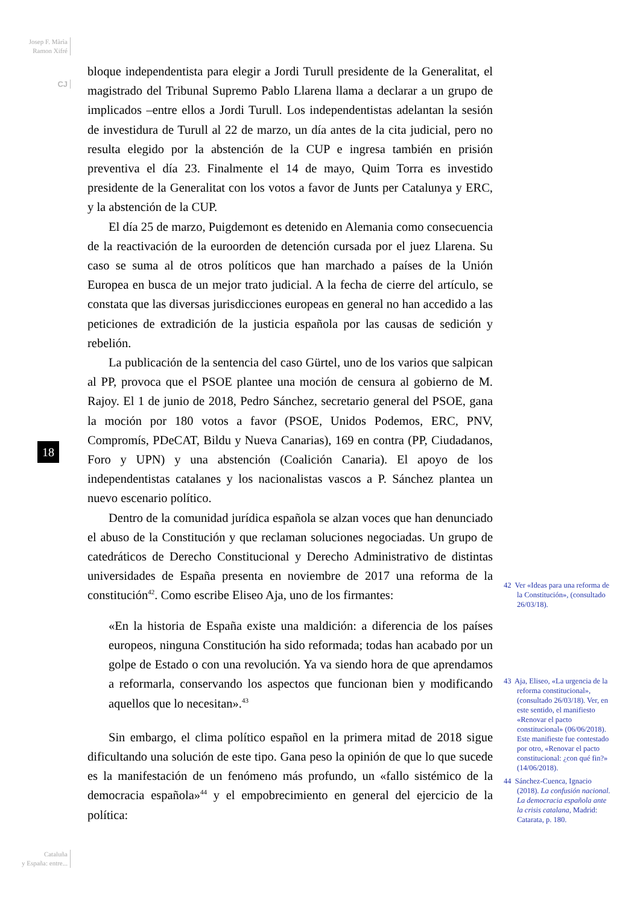Josep F. Màrìa
Ramon Xifré
CJ
18
bloque independentista para elegir a Jordi Turull presidente de la Generalitat, el magistrado del Tribunal Supremo Pablo Llarena llama a declarar a un grupo de implicados –entre ellos a Jordi Turull. Los independentistas adelantan la sesión de investidura de Turull al 22 de marzo, un día antes de la cita judicial, pero no resulta elegido por la abstención de la CUP e ingresa también en prisión preventiva el día 23. Finalmente el 14 de mayo, Quim Torra es investido presidente de la Generalitat con los votos a favor de Junts per Catalunya y ERC, y la abstención de la CUP.
El día 25 de marzo, Puigdemont es detenido en Alemania como consecuencia de la reactivación de la euroorden de detención cursada por el juez Llarena. Su caso se suma al de otros políticos que han marchado a países de la Unión Europea en busca de un mejor trato judicial. A la fecha de cierre del artículo, se constata que las diversas jurisdicciones europeas en general no han accedido a las peticiones de extradición de la justicia española por las causas de sedición y rebelión.
La publicación de la sentencia del caso Gürtel, uno de los varios que salpican al PP, provoca que el PSOE plantee una moción de censura al gobierno de M. Rajoy. El 1 de junio de 2018, Pedro Sánchez, secretario general del PSOE, gana la moción por 180 votos a favor (PSOE, Unidos Podemos, ERC, PNV, Compromís, PDeCAT, Bildu y Nueva Canarias), 169 en contra (PP, Ciudadanos, Foro y UPN) y una abstención (Coalición Canaria). El apoyo de los independentistas catalanes y los nacionalistas vascos a P. Sánchez plantea un nuevo escenario político.
Dentro de la comunidad jurídica española se alzan voces que han denunciado el abuso de la Constitución y que reclaman soluciones negociadas. Un grupo de catedráticos de Derecho Constitucional y Derecho Administrativo de distintas universidades de España presenta en noviembre de 2017 una reforma de la constitución<sup>42</sup>. Como escribe Eliseo Aja, uno de los firmantes:
«En la historia de España existe una maldición: a diferencia de los países europeos, ninguna Constitución ha sido reformada; todas han acabado por un golpe de Estado o con una revolución. Ya va siendo hora de que aprendamos a reformarla, conservando los aspectos que funcionan bien y modificando aquellos que lo necesitan».<sup>43</sup>
Sin embargo, el clima político español en la primera mitad de 2018 sigue dificultando una solución de este tipo. Gana peso la opinión de que lo que sucede es la manifestación de un fenómeno más profundo, un «fallo sistémico de la democracia española»<sup>44</sup> y el empobrecimiento en general del ejercicio de la política:
42 Ver «Ideas para una reforma de la Constitución», (consultado 26/03/18).
43 Aja, Eliseo, «La urgencia de la reforma constitucional», (consultado 26/03/18). Ver, en este sentido, el manifiesto «Renovar el pacto constitucional» (06/06/2018). Este manifieste fue contestado por otro, «Renovar el pacto constitucional: ¿con qué fin?» (14/06/2018).
44 Sánchez-Cuenca, Ignacio (2018). La confusión nacional. La democracia española ante la crisis catalana, Madrid: Catarata, p. 180.
Cataluña
y España: entre...